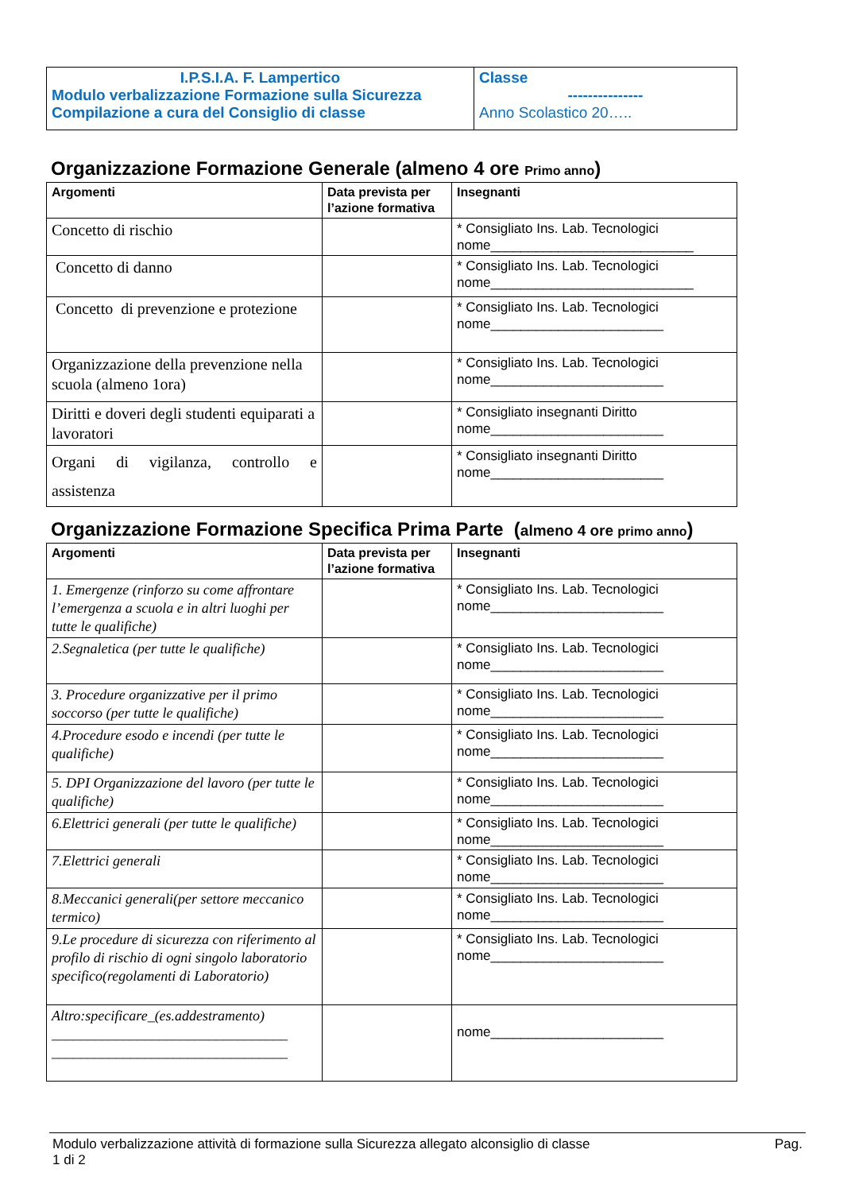| I.P.S.I.A. F. Lampertico Modulo verbalizzazione Formazione sulla Sicurezza Compilazione a cura del Consiglio di classe | Classe --------------- Anno Scolastico 20….. |
Organizzazione Formazione Generale (almeno 4 ore Primo anno)
| Argomenti | Data prevista per l’azione formativa | Insegnanti |
| --- | --- | --- |
| Concetto di rischio | | * Consigliato Ins. Lab. Tecnologici nome___________________________ |
| Concetto di danno | | * Consigliato Ins. Lab. Tecnologici nome___________________________ |
| Concetto di prevenzione e protezione | | * Consigliato Ins. Lab. Tecnologici nome_______________________ |
| Organizzazione della prevenzione nella scuola (almeno 1ora) | | * Consigliato Ins. Lab. Tecnologici nome_______________________ |
| Diritti e doveri degli studenti equiparati a lavoratori | | * Consigliato insegnanti Diritto nome_______________________ |
| Organi di vigilanza, controllo e assistenza | | * Consigliato insegnanti Diritto nome_______________________ |
Organizzazione Formazione Specifica Prima Parte (almeno 4 ore primo anno)
| Argomenti | Data prevista per l’azione formativa | Insegnanti |
| --- | --- | --- |
| 1. Emergenze (rinforzo su come affrontare l’emergenza a scuola e in altri luoghi per tutte le qualifiche) | | * Consigliato Ins. Lab. Tecnologici nome_______________________ |
| 2.Segnaletica (per tutte le qualifiche) | | * Consigliato Ins. Lab. Tecnologici nome_______________________ |
| 3. Procedure organizzative per il primo soccorso (per tutte le qualifiche) | | * Consigliato Ins. Lab. Tecnologici nome_______________________ |
| 4.Procedure esodo e incendi (per tutte le qualifiche) | | * Consigliato Ins. Lab. Tecnologici nome_______________________ |
| 5. DPI Organizzazione del lavoro (per tutte le qualifiche) | | * Consigliato Ins. Lab. Tecnologici nome_______________________ |
| 6.Elettrici generali (per tutte le qualifiche) | | * Consigliato Ins. Lab. Tecnologici nome_______________________ |
| 7.Elettrici generali | | * Consigliato Ins. Lab. Tecnologici nome_______________________ |
| 8.Meccanici generali(per settore meccanico termico) | | * Consigliato Ins. Lab. Tecnologici nome_______________________ |
| 9.Le procedure di sicurezza con riferimento al profilo di rischio di ogni singolo laboratorio specifico(regolamenti di Laboratorio) | | * Consigliato Ins. Lab. Tecnologici nome_______________________ |
| Altro:specificare_(es.addestramento) _________________________________ _________________________________ | | nome_______________________ |
Modulo verbalizzazione attività di formazione sulla Sicurezza allegato alconsiglio di classe
1 di 2 Pag.